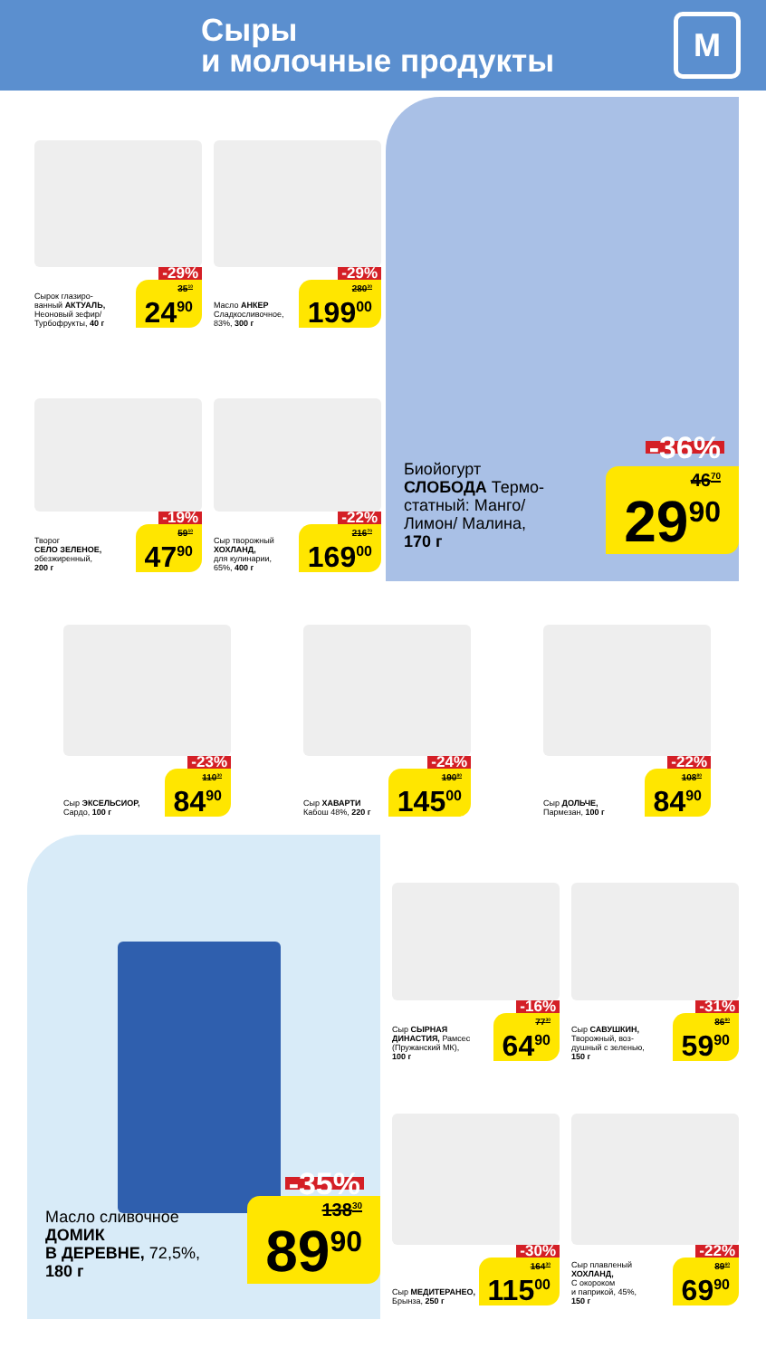Сыры
и молочные продукты
М
-29%
Сырок глазиро-
ванный АКТУАЛЬ,
Неоновый зефир/
Турбофрукты, 40 г 35<sup>10</sup> 24<sup>90</sup>
-29%
Масло АНКЕР
Сладкосливочное,
83%, 300 г 280<sup>30</sup> 199<sup>00</sup>
-19%
Творог
СЕЛО ЗЕЛЕНОЕ,
обезжиренный,
200 г 59<sup>10</sup> 47<sup>90</sup>
-22%
Сыр творожный
ХОХЛАНД,
для кулинарии,
65%, 400 г 216<sup>70</sup> 169<sup>00</sup>
-36%
Биойогурт
СЛОБОДА Термо-
статный: Манго/
Лимон/ Малина,
170 г 46<sup>70</sup> 29<sup>90</sup>
-23%
Сыр ЭКСЕЛЬСИОР,
Сардо, 100 г 110<sup>30</sup> 84<sup>90</sup>
-24%
Сыр ХАВАРТИ
Кабош 48%, 220 г 190<sup>80</sup> 145<sup>00</sup>
-22%
Сыр ДОЛЬЧЕ,
Пармезан, 100 г 108<sup>80</sup> 84<sup>90</sup>
-35%
Масло сливочное
ДОМИК
В ДЕРЕВНЕ, 72,5%,
180 г 138<sup>30</sup> 89<sup>90</sup>
-16%
Сыр СЫРНАЯ
ДИНАСТИЯ, Рамсес
(Пружанский МК),
100 г 77<sup>30</sup> 64<sup>90</sup>
-31%
Сыр САВУШКИН,
Творожный, воз-
душный с зеленью,
150 г 86<sup>80</sup> 59<sup>90</sup>
-30%
Сыр МЕДИТЕРАНЕО,
Брынза, 250 г 164<sup>30</sup> 115<sup>00</sup>
-22%
Сыр плавленый
ХОХЛАНД,
С окороком
и паприкой, 45%,
150 г 89<sup>60</sup> 69<sup>90</sup>